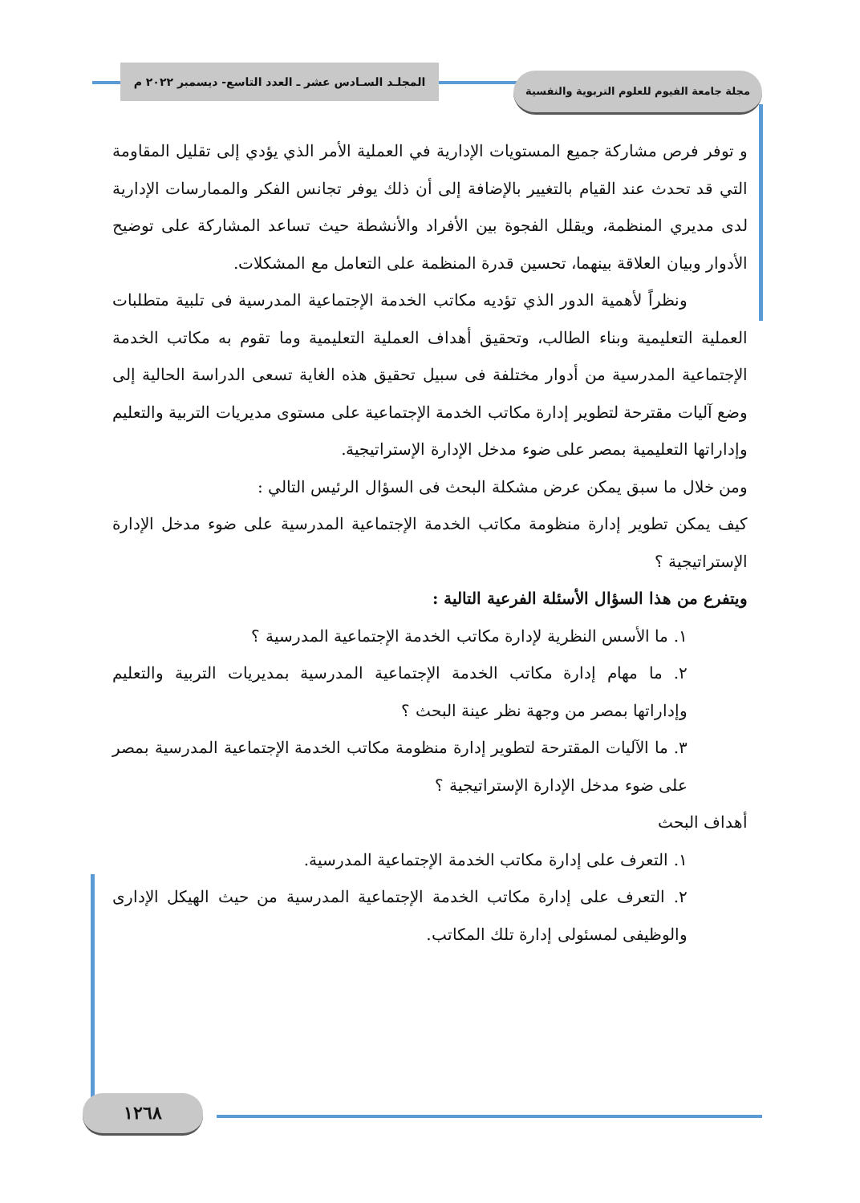المجلـد السـادس عشر ـ العدد التاسع- ديسمبر ٢٠٢٢ م
مجلة جامعة الفيوم للعلوم التربوية والنفسية
و توفر فرص مشاركة جميع المستويات الإدارية في العملية الأمر الذي يؤدي إلى تقليل المقاومة التي قد تحدث عند القيام بالتغيير بالإضافة إلى أن ذلك يوفر تجانس الفكر والممارسات الإدارية لدى مديري المنظمة، ويقلل الفجوة بين الأفراد والأنشطة حيث تساعد المشاركة على توضيح الأدوار وبيان العلاقة بينهما، تحسين قدرة المنظمة على التعامل مع المشكلات.
ونظراً لأهمية الدور الذي تؤديه مكاتب الخدمة الإجتماعية المدرسية فى تلبية متطلبات العملية التعليمية وبناء الطالب، وتحقيق أهداف العملية التعليمية وما تقوم به مكاتب الخدمة الإجتماعية المدرسية من أدوار مختلفة فى سبيل تحقيق هذه الغاية تسعى الدراسة الحالية إلى وضع آليات مقترحة لتطوير إدارة مكاتب الخدمة الإجتماعية على مستوى مديريات التربية والتعليم وإداراتها التعليمية بمصر على ضوء مدخل الإدارة الإستراتيجية.
ومن خلال ما سبق يمكن عرض مشكلة البحث فى السؤال الرئيس التالي :
كيف يمكن تطوير إدارة منظومة مكاتب الخدمة الإجتماعية المدرسية على ضوء مدخل الإدارة الإستراتيجية ؟
ويتفرع من هذا السؤال الأسئلة الفرعية التالية :
١. ما الأسس النظرية لإدارة مكاتب الخدمة الإجتماعية المدرسية ؟
٢. ما مهام إدارة مكاتب الخدمة الإجتماعية المدرسية بمديريات التربية والتعليم وإداراتها بمصر من وجهة نظر عينة البحث ؟
٣. ما الآليات المقترحة لتطوير إدارة منظومة مكاتب الخدمة الإجتماعية المدرسية بمصر على ضوء مدخل الإدارة الإستراتيجية ؟
أهداف البحث
١. التعرف على إدارة مكاتب الخدمة الإجتماعية المدرسية.
٢. التعرف على إدارة مكاتب الخدمة الإجتماعية المدرسية من حيث الهيكل الإدارى والوظيفى لمسئولى إدارة تلك المكاتب.
١٢٦٨